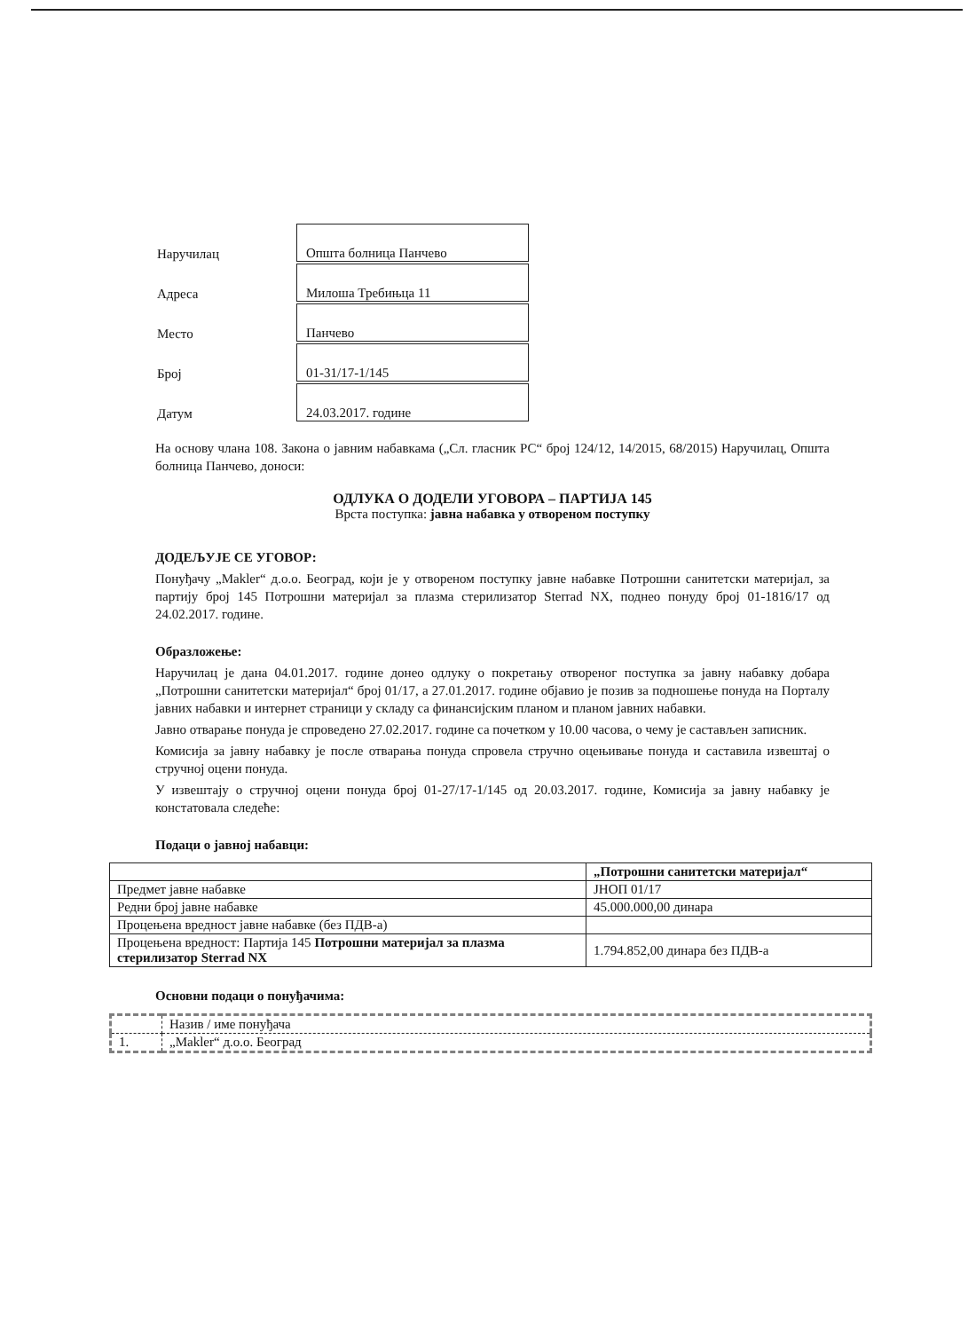| Наручилац | Општа болница Панчево |
| Адреса | Милоша Требињца 11 |
| Место | Панчево |
| Број | 01-31/17-1/145 |
| Датум | 24.03.2017. године |
На основу члана 108. Закона о јавним набавкама („Сл. гласник РС“ број 124/12, 14/2015, 68/2015) Наручилац, Општа болница Панчево, доноси:
ОДЛУКА О ДОДЕЛИ УГОВОРА – ПАРТИЈА 145
Врста поступка: јавна набавка у отвореном поступку
ДОДЕЉУЈЕ СЕ УГОВОР:
Понуђачу „Makler“ д.о.о. Београд, који је у отвореном поступку јавне набавке Потрошни санитетски материјал, за партију број 145 Потрошни материјал за плазма стерилизатор Sterrad NX, поднео понуду број 01-1816/17 од 24.02.2017. године.
Образложење:
Наручилац је дана 04.01.2017. године донео одлуку о покретању отвореног поступка за јавну набавку добара „Потрошни санитетски материјал“ број 01/17, а 27.01.2017. године објавио је позив за подношење понуда на Порталу јавних набавки и интернет страници у складу са финансијским планом и планом јавних набавки.
Јавно отварање понуда је спроведено 27.02.2017. године са почетком у 10.00 часова, о чему је састављен записник.
Комисија за јавну набавку је после отварања понуда спровела стручно оцењивање понуда и саставила извештај о стручној оцени понуда.
У извештају о стручној оцени понуда број 01-27/17-1/145 од 20.03.2017. године, Комисија за јавну набавку је констатовала следеће:
Подаци о јавној набавци:
| | „Потрошни санитетски материјал“ |
| Предмет јавне набавке | ЈНОП 01/17 |
| Редни број јавне набавке | 45.000.000,00 динара |
| Процењена вредност јавне набавке (без ПДВ-а) | |
| Процењена вредност: Партија 145 Потрошни материјал за плазма стерилизатор Sterrad NX | 1.794.852,00 динара без ПДВ-а |
Основни подаци о понуђачима:
| | Назив / име понуђача |
| 1. | „Makler“ д.о.о. Београд |